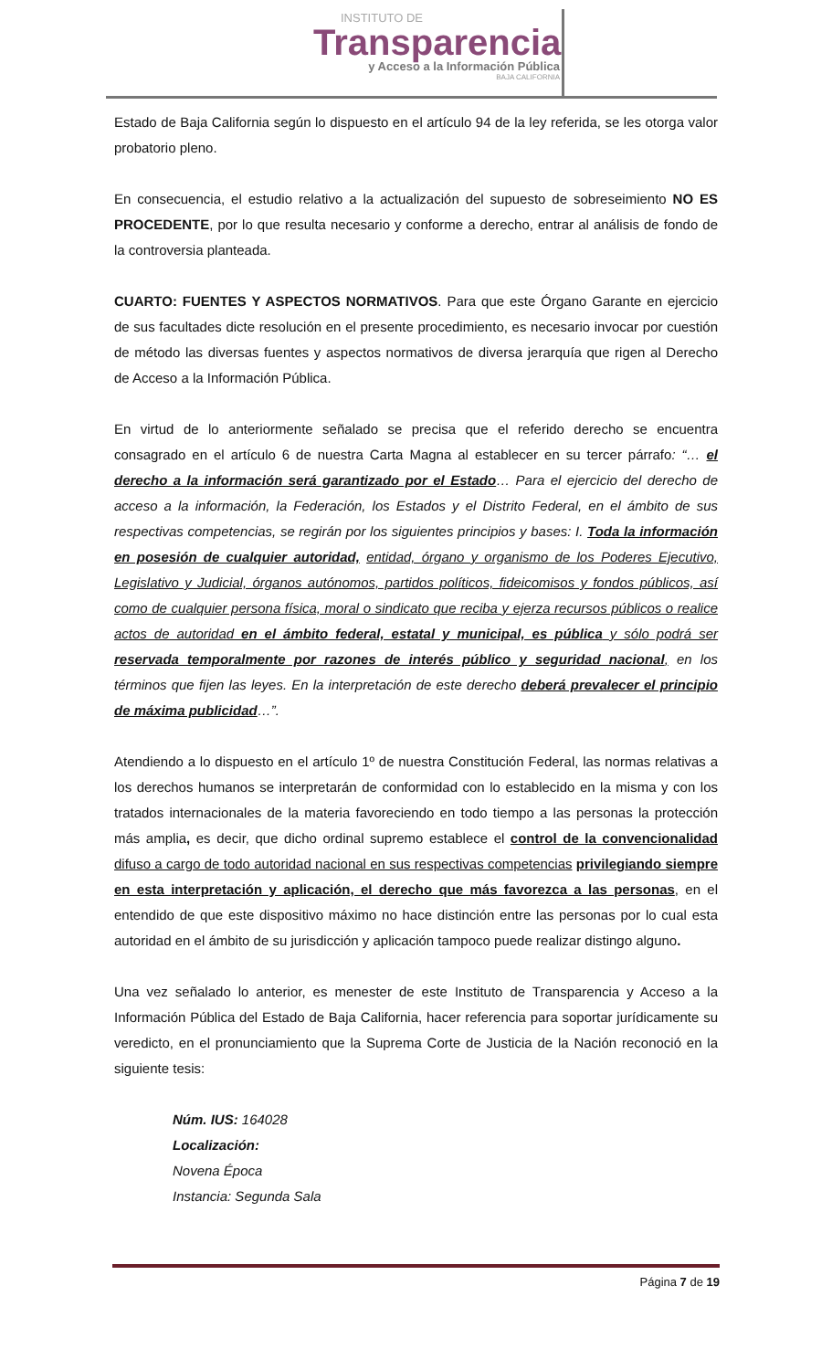INSTITUTO DE
Transparencia
y Acceso a la Información Pública
BAJA CALIFORNIA
Estado de Baja California según lo dispuesto en el artículo 94 de la ley referida, se les otorga valor probatorio pleno.
En consecuencia, el estudio relativo a la actualización del supuesto de sobreseimiento NO ES PROCEDENTE, por lo que resulta necesario y conforme a derecho, entrar al análisis de fondo de la controversia planteada.
CUARTO: FUENTES Y ASPECTOS NORMATIVOS. Para que este Órgano Garante en ejercicio de sus facultades dicte resolución en el presente procedimiento, es necesario invocar por cuestión de método las diversas fuentes y aspectos normativos de diversa jerarquía que rigen al Derecho de Acceso a la Información Pública.
En virtud de lo anteriormente señalado se precisa que el referido derecho se encuentra consagrado en el artículo 6 de nuestra Carta Magna al establecer en su tercer párrafo: “… el derecho a la información será garantizado por el Estado… Para el ejercicio del derecho de acceso a la información, la Federación, los Estados y el Distrito Federal, en el ámbito de sus respectivas competencias, se regirán por los siguientes principios y bases: I. Toda la información en posesión de cualquier autoridad, entidad, órgano y organismo de los Poderes Ejecutivo, Legislativo y Judicial, órganos autónomos, partidos políticos, fideicomisos y fondos públicos, así como de cualquier persona física, moral o sindicato que reciba y ejerza recursos públicos o realice actos de autoridad en el ámbito federal, estatal y municipal, es pública y sólo podrá ser reservada temporalmente por razones de interés público y seguridad nacional, en los términos que fijen las leyes. En la interpretación de este derecho deberá prevalecer el principio de máxima publicidad…”.
Atendiendo a lo dispuesto en el artículo 1º de nuestra Constitución Federal, las normas relativas a los derechos humanos se interpretarán de conformidad con lo establecido en la misma y con los tratados internacionales de la materia favoreciendo en todo tiempo a las personas la protección más amplia, es decir, que dicho ordinal supremo establece el control de la convencionalidad difuso a cargo de todo autoridad nacional en sus respectivas competencias privilegiando siempre en esta interpretación y aplicación, el derecho que más favorezca a las personas, en el entendido de que este dispositivo máximo no hace distinción entre las personas por lo cual esta autoridad en el ámbito de su jurisdicción y aplicación tampoco puede realizar distingo alguno.
Una vez señalado lo anterior, es menester de este Instituto de Transparencia y Acceso a la Información Pública del Estado de Baja California, hacer referencia para soportar jurídicamente su veredicto, en el pronunciamiento que la Suprema Corte de Justicia de la Nación reconoció en la siguiente tesis:
Núm. IUS: 164028
Localización:
Novena Época
Instancia: Segunda Sala
Página 7 de 19